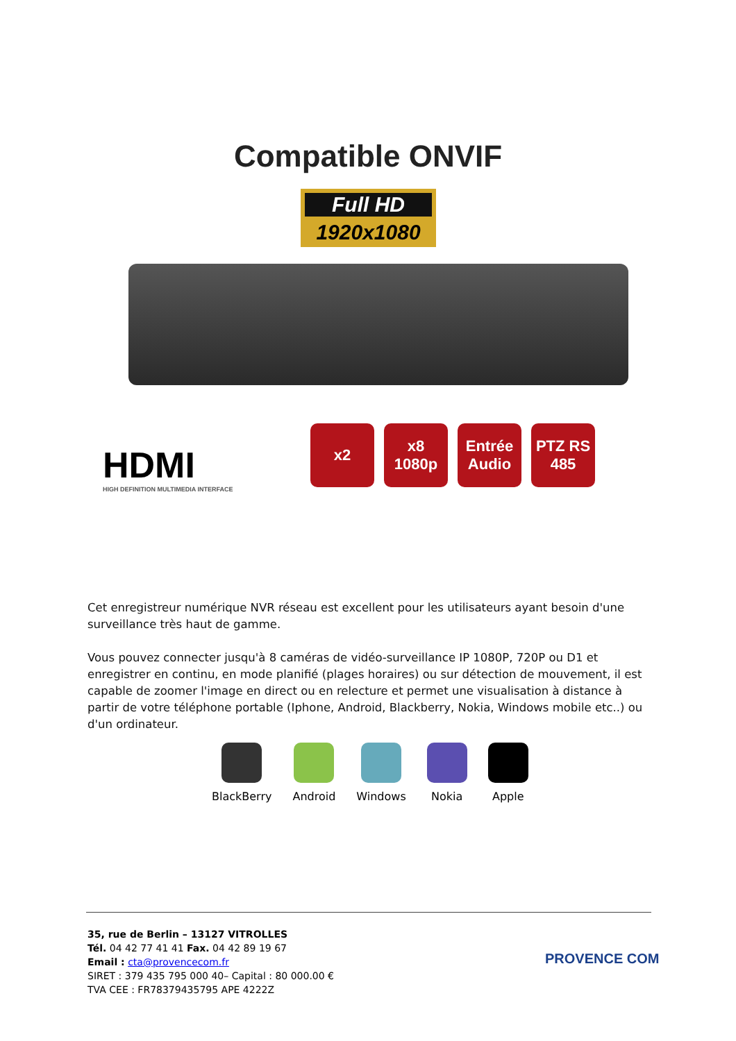Compatible ONVIF
Full HD
1920x1080
HDMI
HIGH DEFINITION MULTIMEDIA INTERFACE
x2 x8 1080p
Entrée Audio
PTZ RS 485
Cet enregistreur numérique NVR réseau est excellent pour les utilisateurs ayant besoin d'une surveillance très haut de gamme.
Vous pouvez connecter jusqu'à 8 caméras de vidéo-surveillance IP 1080P, 720P ou D1 et enregistrer en continu, en mode planifié (plages horaires) ou sur détection de mouvement, il est capable de zoomer l'image en direct ou en relecture et permet une visualisation à distance à partir de votre téléphone portable (Iphone, Android, Blackberry, Nokia, Windows mobile etc..) ou d'un ordinateur.
BlackBerry Android Windows Nokia Apple
35, rue de Berlin – 13127 VITROLLES
Tél. 04 42 77 41 41 Fax. 04 42 89 19 67
Email : cta@provencecom.fr
SIRET : 379 435 795 000 40– Capital : 80 000.00 €
TVA CEE : FR78379435795 APE 4222Z
PROVENCE COM